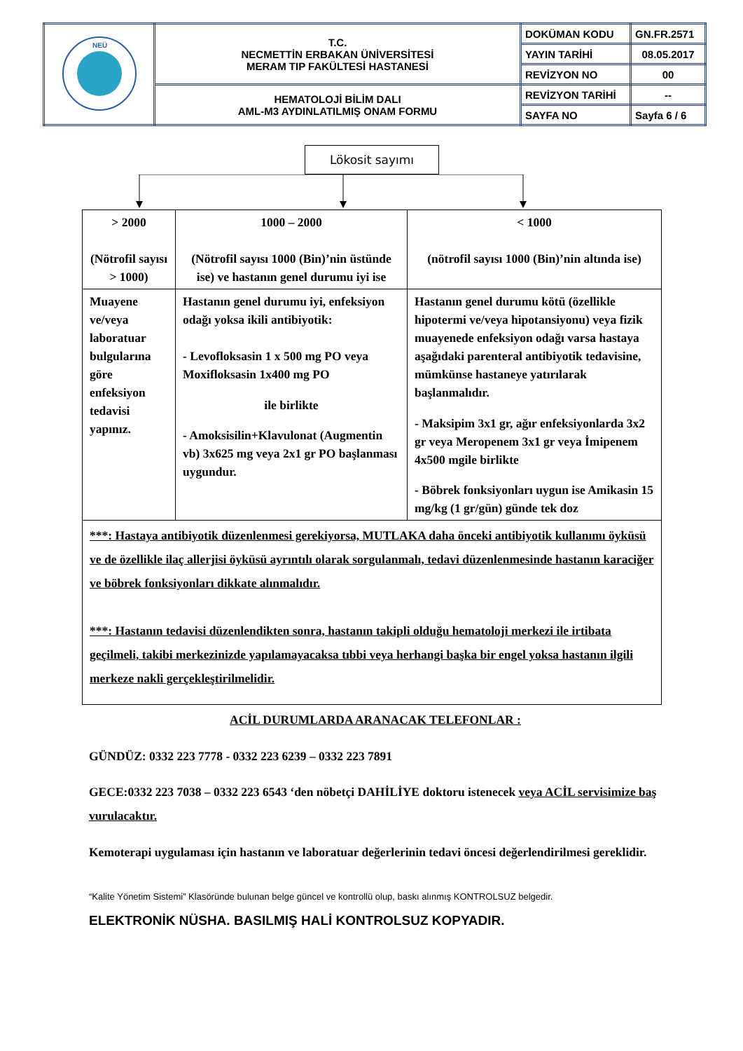| NEÜ | T.C. NECMETTİN ERBAKAN ÜNİVERSİTESİ MERAM TIP FAKÜLTESİ HASTANESİ | DOKÜMAN KODU | GN.FR.2571 |
| | | YAYIN TARİHİ | 08.05.2017 |
| | | REVİZYON NO | 00 |
| | HEMATOLOJİ BİLİM DALI AML-M3 AYDINLATILMIŞ ONAM FORMU | REVİZYON TARİHİ | -- |
| | | SAYFA NO | Sayfa 6 / 6 |
Lökosit sayımı
| > 2000 (Nötrofil sayısı > 1000) | 1000 – 2000 (Nötrofil sayısı 1000 (Bin)’nin üstünde ise) ve hastanın genel durumu iyi ise | < 1000 (nötrofil sayısı 1000 (Bin)’nin altında ise) |
| Muayene ve/veya laboratuar bulgularına göre enfeksiyon tedavisi yapınız. | Hastanın genel durumu iyi, enfeksiyon odağı yoksa ikili antibiyotik: - Levofloksasin 1 x 500 mg PO veya Moxifloksasin 1x400 mg PO ile birlikte - Amoksisilin+Klavulonat (Augmentin vb) 3x625 mg veya 2x1 gr PO başlanması uygundur. | Hastanın genel durumu kötü (özellikle hipotermi ve/veya hipotansiyonu) veya fizik muayenede enfeksiyon odağı varsa hastaya aşağıdaki parenteral antibiyotik tedavisine, mümkünse hastaneye yatırılarak başlanmalıdır. - Maksipim 3x1 gr, ağır enfeksiyonlarda 3x2 gr veya Meropenem 3x1 gr veya İmipenem 4x500 mgile birlikte - Böbrek fonksiyonları uygun ise Amikasin 15 mg/kg (1 gr/gün) günde tek doz |
| ***: Hastaya antibiyotik düzenlenmesi gerekiyorsa, MUTLAKA daha önceki antibiyotik kullanımı öyküsü ve de özellikle ilaç allerjisi öyküsü ayrıntılı olarak sorgulanmalı, tedavi düzenlenmesinde hastanın karaciğer ve böbrek fonksiyonları dikkate alınmalıdır. ***: Hastanın tedavisi düzenlendikten sonra, hastanın takipli olduğu hematoloji merkezi ile irtibata geçilmeli, takibi merkezinizde yapılamayacaksa tıbbi veya herhangi başka bir engel yoksa hastanın ilgili merkeze nakli gerçekleştirilmelidir. | | |
ACİL DURUMLARDA ARANACAK TELEFONLAR :
GÜNDÜZ: 0332 223 7778 - 0332 223 6239 – 0332 223 7891
GECE:0332 223 7038 – 0332 223 6543 ‘den nöbetçi DAHİLİYE doktoru istenecek veya ACİL servisimize baş vurulacaktır.
Kemoterapi uygulaması için hastanın ve laboratuar değerlerinin tedavi öncesi değerlendirilmesi gereklidir.
“Kalite Yönetim Sistemi” Klasöründe bulunan belge güncel ve kontrollü olup, baskı alınmış KONTROLSUZ belgedir.
ELEKTRONİK NÜSHA. BASILMIŞ HALİ KONTROLSUZ KOPYADIR.